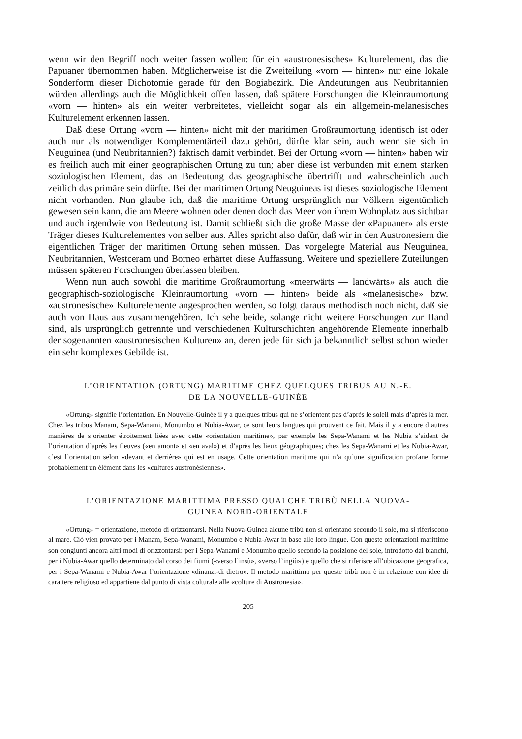wenn wir den Begriff noch weiter fassen wollen: für ein «austronesisches» Kulturelement, das die Papuaner übernommen haben. Möglicherweise ist die Zweiteilung «vorn — hinten» nur eine lokale Sonderform dieser Dichotomie gerade für den Bogiabezirk. Die Andeutungen aus Neubritannien würden allerdings auch die Möglichkeit offen lassen, daß spätere Forschungen die Kleinraumortung «vorn — hinten» als ein weiter verbreitetes, vielleicht sogar als ein allgemein-melanesisches Kulturelement erkennen lassen.
Daß diese Ortung «vorn — hinten» nicht mit der maritimen Großraumortung identisch ist oder auch nur als notwendiger Komplementärteil dazu gehört, dürfte klar sein, auch wenn sie sich in Neuguinea (und Neubritannien?) faktisch damit verbindet. Bei der Ortung «vorn — hinten» haben wir es freilich auch mit einer geographischen Ortung zu tun; aber diese ist verbunden mit einem starken soziologischen Element, das an Bedeutung das geographische übertrifft und wahrscheinlich auch zeitlich das primäre sein dürfte. Bei der maritimen Ortung Neuguineas ist dieses soziologische Element nicht vorhanden. Nun glaube ich, daß die maritime Ortung ursprünglich nur Völkern eigentümlich gewesen sein kann, die am Meere wohnen oder denen doch das Meer von ihrem Wohnplatz aus sichtbar und auch irgendwie von Bedeutung ist. Damit schließt sich die große Masse der «Papuaner» als erste Träger dieses Kulturelementes von selber aus. Alles spricht also dafür, daß wir in den Austronesiern die eigentlichen Träger der maritimen Ortung sehen müssen. Das vorgelegte Material aus Neuguinea, Neubritannien, Westceram und Borneo erhärtet diese Auffassung. Weitere und speziellere Zuteilungen müssen späteren Forschungen überlassen bleiben.
Wenn nun auch sowohl die maritime Großraumortung «meerwärts — landwärts» als auch die geographisch-soziologische Kleinraumortung «vorn — hinten» beide als «melanesische» bzw. «austronesische» Kulturelemente angesprochen werden, so folgt daraus methodisch noch nicht, daß sie auch von Haus aus zusammengehören. Ich sehe beide, solange nicht weitere Forschungen zur Hand sind, als ursprünglich getrennte und verschiedenen Kulturschichten angehörende Elemente innerhalb der sogenannten «austronesischen Kulturen» an, deren jede für sich ja bekanntlich selbst schon wieder ein sehr komplexes Gebilde ist.
L’ORIENTATION (ORTUNG) MARITIME CHEZ QUELQUES TRIBUS AU N.-E.
DE LA NOUVELLE-GUINÉE
«Ortung» signifie l’orientation. En Nouvelle-Guinée il y a quelques tribus qui ne s’orientent pas d’après le soleil mais d’après la mer. Chez les tribus Manam, Sepa-Wanami, Monumbo et Nubia-Awar, ce sont leurs langues qui prouvent ce fait. Mais il y a encore d’autres manières de s’orienter étroitement liées avec cette «orientation maritime», par exemple les Sepa-Wanami et les Nubia s’aident de l’orientation d’après les fleuves («en amont» et «en aval») et d’après les lieux géographiques; chez les Sepa-Wanami et les Nubia-Awar, c’est l’orientation selon «devant et derrière» qui est en usage. Cette orientation maritime qui n’a qu’une signification profane forme probablement un élément dans les «cultures austronésiennes».
L’ORIENTAZIONE MARITTIMA PRESSO QUALCHE TRIBÙ NELLA NUOVA-
GUINEA NORD-ORIENTALE
«Ortung» = orientazione, metodo di orizzontarsi. Nella Nuova-Guinea alcune tribù non si orientano secondo il sole, ma si riferiscono al mare. Ciò vien provato per i Manam, Sepa-Wanami, Monumbo e Nubia-Awar in base alle loro lingue. Con queste orientazioni marittime son congiunti ancora altri modi di orizzontarsi: per i Sepa-Wanami e Monumbo quello secondo la posizione del sole, introdotto dai bianchi, per i Nubia-Awar quello determinato dal corso dei fiumi («verso l’insù», «verso l’ingiù») e quello che si riferisce all’ubicazione geografica, per i Sepa-Wanami e Nubia-Awar l’orientazione «dinanzi-di dietro». Il metodo marittimo per queste tribù non è in relazione con idee di carattere religioso ed appartiene dal punto di vista colturale alle «colture di Austronesia».
205